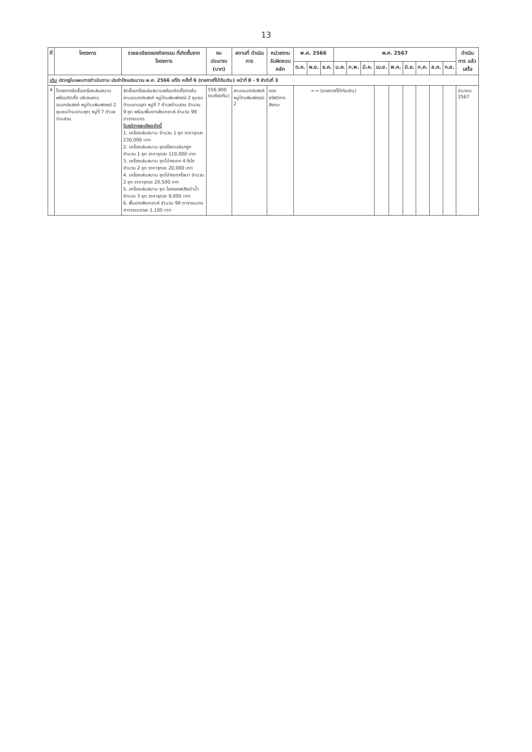13
| ที่ | โครงการ | รายละเอียดของกิจกรรม ที่เกิดขึ้นจากโครงการ | งบประมาณ (บาท) | สถานที่ ดำเนินการ | หน่วยงาน รับผิดชอบหลัก | พ.ศ. 2566 | | | พ.ศ. 2567 | | | | | | | | | ดำเนินการ แล้วเสร็จ |
| --- | --- | --- | --- | --- | --- | --- | --- | --- | --- | --- | --- | --- | --- | --- | --- | --- | --- | --- |
| | | | | | | ต.ค. | พ.ย. | ธ.ค. | ม.ค. | ก.พ. | มี.ค. | เม.ย. | พ.ค. | มิ.ย. | ก.ค. | ส.ค. | ก.ย. | |
| เดิม ปรากฏในแผนการดำเนินงาน ประจำปีงบประมาณ พ.ศ. 2566 แก้ไข ครั้งที่ 6 (รายการที่ได้กันเงิน) หน้าที่ 8 - 9 ลำดับที่ 3 | | | | | | | | | | | | | | | | | | |
| 4 | โครงการจัดซื้อเครื่องเล่นสนาม พร้อมติดตั้ง บริเวณลานอเนกประสงค์ หมู่บ้านพิมพ์ภรณ์ 2 ชุมชนบ้านเขามยุรา หมู่ที่ 7 ตำบลบ้านสวน | จัดซื้อเครื่องเล่นสนามพร้อมติดตั้งภายใน ลานอเนกประสงค์ หมู่บ้านพิมพ์ภรณ์ 2 ชุมชนบ้านเขามยุรา หมู่ที่ 7 ตำบลบ้านสวน จำนวน 9 ชุด พร้อมพื้นยางสังเคราะห์ จำนวน 99 ตารางเมตร โดยมีรายละเอียดดังนี้ 1. เครื่องเล่นสนาม จำนวน 1 ชุด ราคาชุดละ 230,000 บาท 2. เครื่องเล่นสนาม ชุดสไลเดอร์นกฮูก จำนวน 1 ชุด ราคาชุดละ 110,000 บาท 3. เครื่องเล่นสนาม ชุดไม้กระดก 4 ที่นั่ง จำนวน 2 ชุด ราคาชุดละ 20,000 บาท 4. เครื่องเล่นสนาม ชุดไม้กระดกโลมา จำนวน 2 ชุด ราคาชุดละ 20,500 บาท 5. เครื่องเล่นสนาม ชุด โยกเยกสปริงม้าน้ำ จำนวน 3 ชุด ราคาชุดละ 9,000 บาท 6. พื้นยางสังเคราะห์ จำนวน 99 ตารางเมตร ตารางเมตรละ 1,100 บาท | 556,900 (งบท้องถิ่น) | ลานอเนกประสงค์ หมู่บ้านพิมพ์ภรณ์ 2 | กอง สวัสดิการสังคม | ←→ (รายการที่ได้กันเงิน) | | | | | | | | | | | | มีนาคม 2567 |